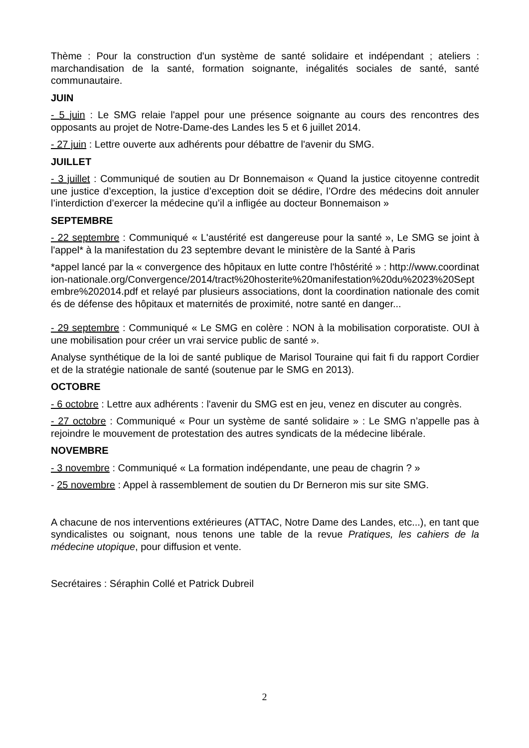Thème : Pour la construction d'un système de santé solidaire et indépendant ; ateliers : marchandisation de la santé, formation soignante, inégalités sociales de santé, santé communautaire.
JUIN
- 5 juin : Le SMG relaie l'appel pour une présence soignante au cours des rencontres des opposants au projet de Notre-Dame-des Landes les 5 et 6 juillet 2014.
- 27 juin : Lettre ouverte aux adhérents pour débattre de l'avenir du SMG.
JUILLET
- 3 juillet : Communiqué de soutien au Dr Bonnemaison « Quand la justice citoyenne contredit une justice d’exception, la justice d’exception doit se dédire, l’Ordre des médecins doit annuler l’interdiction d’exercer la médecine qu’il a infligée au docteur Bonnemaison »
SEPTEMBRE
- 22 septembre : Communiqué « L'austérité est dangereuse pour la santé », Le SMG se joint à l'appel* à la manifestation du 23 septembre devant le ministère de la Santé à Paris
*appel lancé par la « convergence des hôpitaux en lutte contre l'hôstérité » : http://www.coordination-nationale.org/Convergence/2014/tract%20hosterite%20manifestation%20du%2023%20Septembre%202014.pdf et relayé par plusieurs associations, dont la coordination nationale des comités de défense des hôpitaux et maternités de proximité, notre santé en danger...
- 29 septembre : Communiqué « Le SMG en colère : NON à la mobilisation corporatiste. OUI à une mobilisation pour créer un vrai service public de santé ».
Analyse synthétique de la loi de santé publique de Marisol Touraine qui fait fi du rapport Cordier et de la stratégie nationale de santé (soutenue par le SMG en 2013).
OCTOBRE
- 6 octobre : Lettre aux adhérents : l'avenir du SMG est en jeu, venez en discuter au congrès.
- 27 octobre : Communiqué « Pour un système de santé solidaire » : Le SMG n’appelle pas à rejoindre le mouvement de protestation des autres syndicats de la médecine libérale.
NOVEMBRE
- 3 novembre : Communiqué « La formation indépendante, une peau de chagrin ? »
- 25 novembre : Appel à rassemblement de soutien du Dr Berneron mis sur site SMG.
A chacune de nos interventions extérieures (ATTAC, Notre Dame des Landes, etc...), en tant que syndicalistes ou soignant, nous tenons une table de la revue Pratiques, les cahiers de la médecine utopique, pour diffusion et vente.
Secrétaires : Séraphin Collé et Patrick Dubreil
2